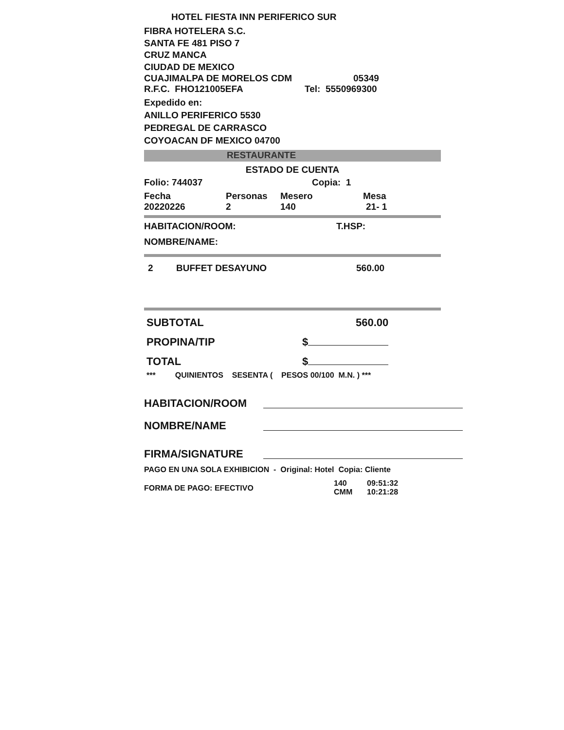HOTEL FIESTA INN PERIFERICO SUR
FIBRA HOTELERA S.C.
SANTA FE 481 PISO 7
CRUZ MANCA
CIUDAD DE MEXICO
CUAJIMALPA DE MORELOS CDM 05349
R.F.C. FHO121005EFA Tel: 5550969300
Expedido en:
ANILLO PERIFERICO 5530
PEDREGAL DE CARRASCO
COYOACAN DF MEXICO 04700
RESTAURANTE
ESTADO DE CUENTA
Folio: 744037 Copia: 1
Fecha Personas Mesero Mesa
20220226 2 140 21- 1
HABITACION/ROOM: T.HSP:
NOMBRE/NAME:
2 BUFFET DESAYUNO 560.00
SUBTOTAL 560.00
PROPINA/TIP $
TOTAL $
*** QUINIENTOS SESENTA ( PESOS 00/100 M.N. ) ***
HABITACION/ROOM
NOMBRE/NAME
FIRMA/SIGNATURE
PAGO EN UNA SOLA EXHIBICION - Original: Hotel Copia: Cliente
FORMA DE PAGO: EFECTIVO 140
CMM 09:51:32
10:21:28